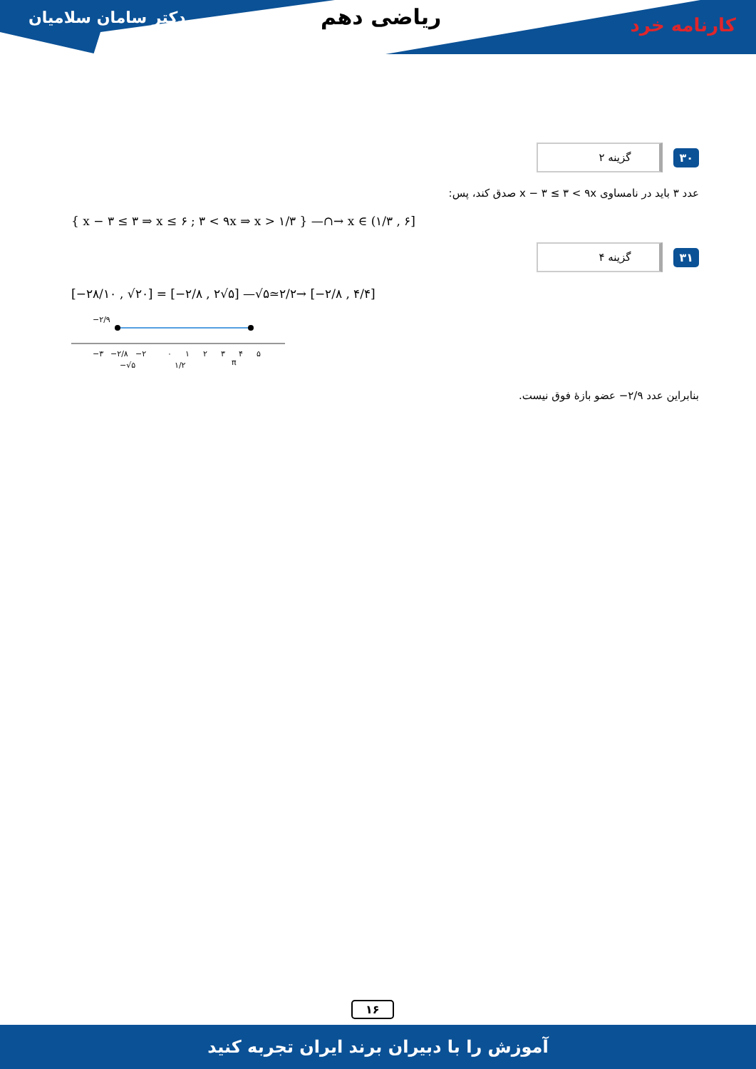دکتر سامان سلامیان ریاضی دهم کارنامه خرد
۳۰ گزینه ۲
عدد ۳ باید در نامساوی x − ۳ ≤ ۳ < ۹x صدق کند، پس:
{ x − ۳ ≤ ۳ ⇒ x ≤ ۶ ; ۳ < ۹x ⇒ x > ۱/۳ } —∩→ x ∈ (۱/۳ , ۶]
۳۱ گزینه ۴
[−۲۸/۱۰ , √۲۰] = [−۲/۸ , ۲√۵] —√۵≃۲/۲→ [−۲/۸ , ۴/۴]
−۲/۹
−۳
−۲/۸
−۲
۰
۱
۲
۳
۴
۵
−√۵
۱/۲
π
بنابراین عدد ۲/۹− عضو بازهٔ فوق نیست.
۱۶
آموزش را با دبیران برند ایران تجربه کنید